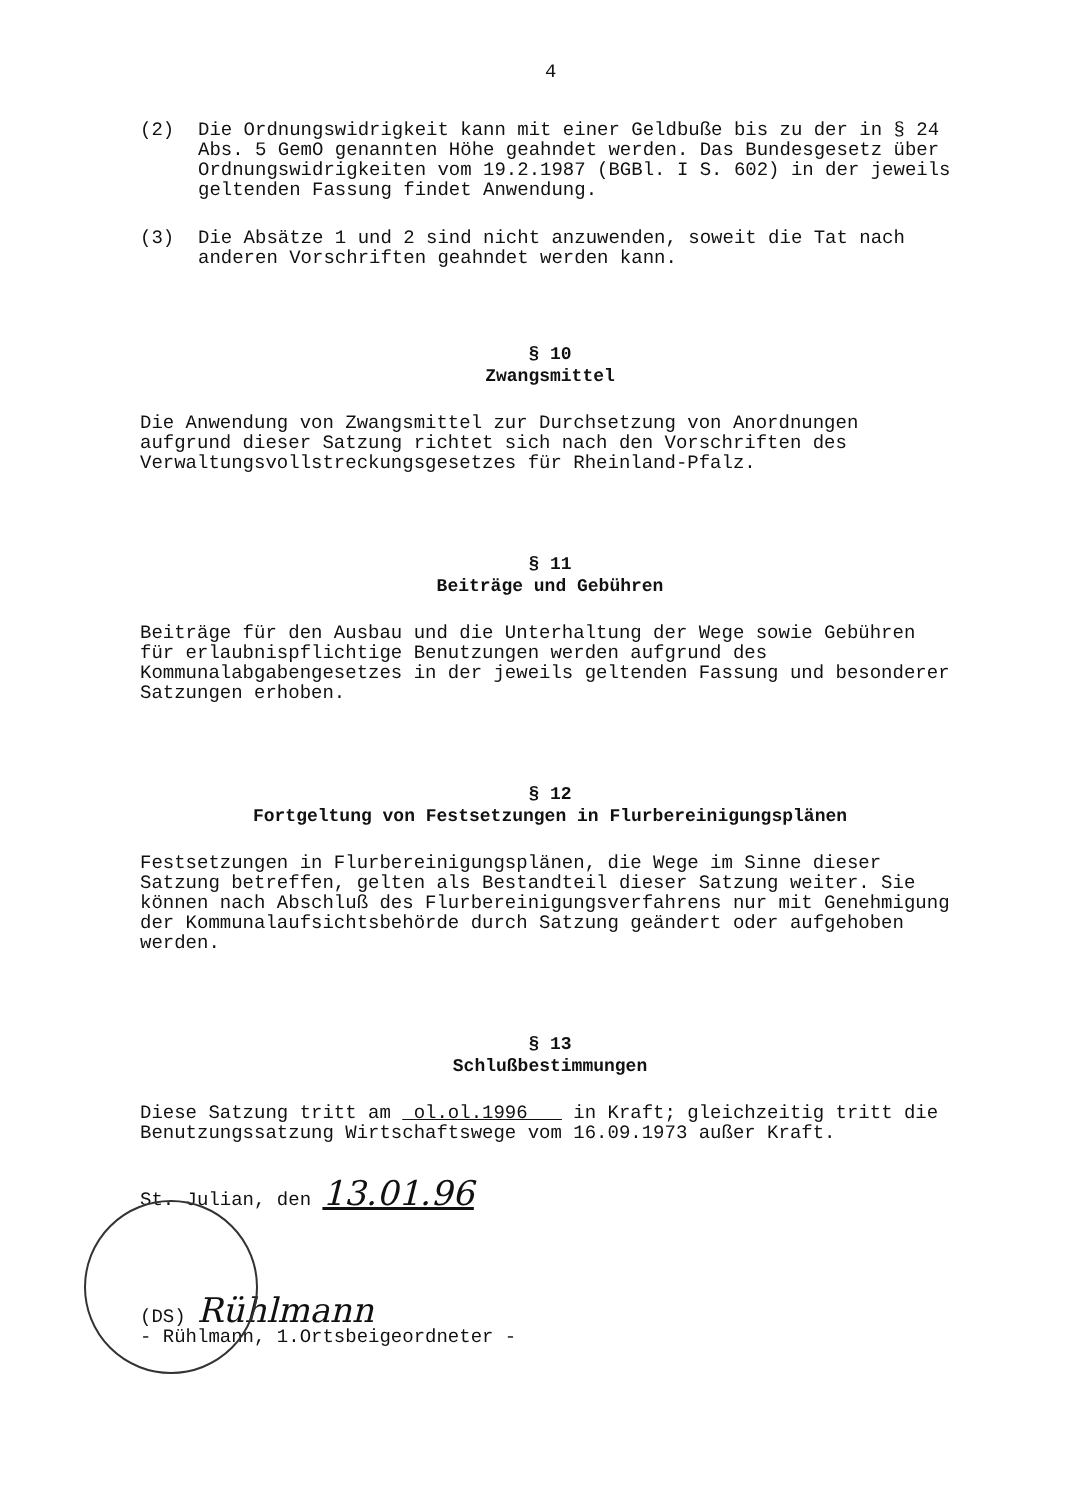4
(2) Die Ordnungswidrigkeit kann mit einer Geldbuße bis zu der in § 24 Abs. 5 GemO genannten Höhe geahndet werden. Das Bundesgesetz über Ordnungswidrigkeiten vom 19.2.1987 (BGBl. I S. 602) in der jeweils geltenden Fassung findet Anwendung.
(3) Die Absätze 1 und 2 sind nicht anzuwenden, soweit die Tat nach anderen Vorschriften geahndet werden kann.
§ 10
Zwangsmittel
Die Anwendung von Zwangsmittel zur Durchsetzung von Anordnungen aufgrund dieser Satzung richtet sich nach den Vorschriften des Verwaltungsvollstreckungsgesetzes für Rheinland-Pfalz.
§ 11
Beiträge und Gebühren
Beiträge für den Ausbau und die Unterhaltung der Wege sowie Gebühren für erlaubnispflichtige Benutzungen werden aufgrund des Kommunalabgabengesetzes in der jeweils geltenden Fassung und besonderer Satzungen erhoben.
§ 12
Fortgeltung von Festsetzungen in Flurbereinigungsplänen
Festsetzungen in Flurbereinigungsplänen, die Wege im Sinne dieser Satzung betreffen, gelten als Bestandteil dieser Satzung weiter. Sie können nach Abschluß des Flurbereinigungsverfahrens nur mit Genehmigung der Kommunalaufsichtsbehörde durch Satzung geändert oder aufgehoben werden.
§ 13
Schlußbestimmungen
Diese Satzung tritt am ol.ol.1996 in Kraft; gleichzeitig tritt die Benutzungssatzung Wirtschaftswege vom 16.09.1973 außer Kraft.
St. Julian, den 13.01.96
(DS) Rühlmann
- Rühlmann, 1.Ortsbeigeordneter -